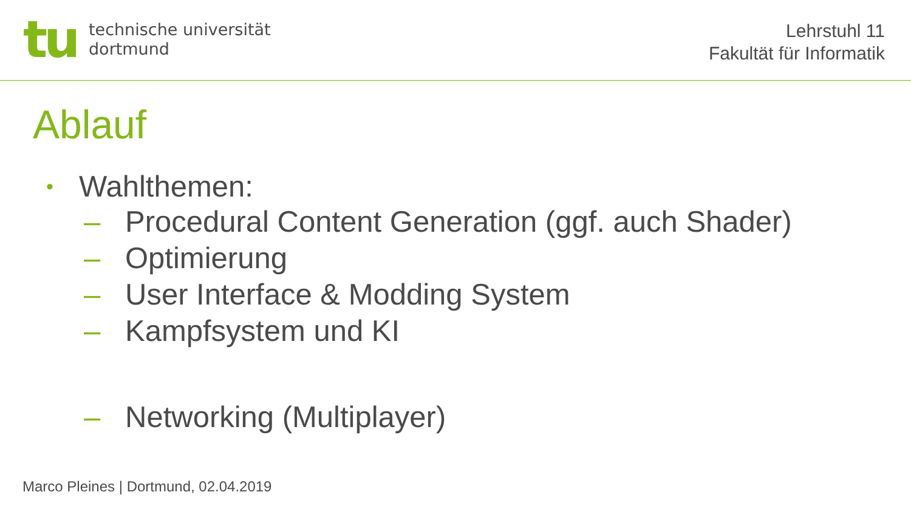tu
technische universität
dortmund
Lehrstuhl 11
Fakultät für Informatik
Ablauf
• Wahlthemen:
– Procedural Content Generation (ggf. auch Shader)
– Optimierung
– User Interface & Modding System
– Kampfsystem und KI
– Networking (Multiplayer)
Marco Pleines | Dortmund, 02.04.2019